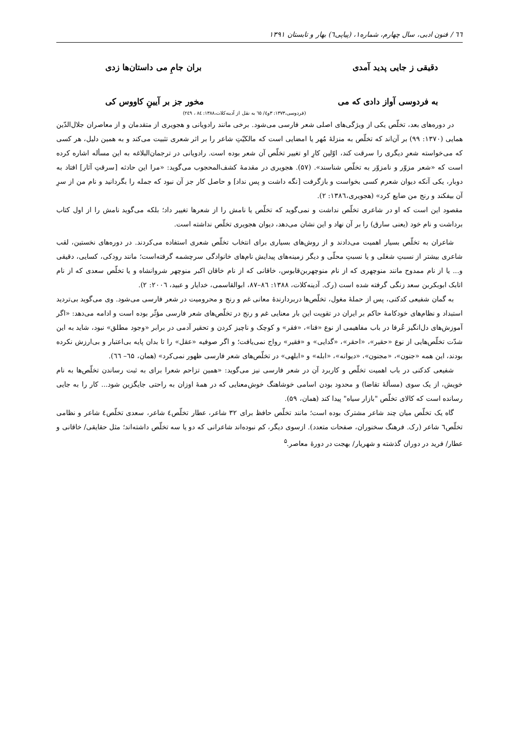٦٦ / فنون ادبی، سال چهارم، شماره۱، (پیاپی٦) بهار و تابستان ۱۳۹۱
دقیقی ز جایی پدید آمدی بران جامِ می داستان‌ها زدی
به فردوسی آواز دادی که می مخور جز بر آیینِ کاووس کی
(فردوسی،۱۳۷۳: ۳و٤/ ٦٥ به نقل از آدینه‌کلات،۱۳۸۸: ۸٤ ، ۲٤۹)
در دوره‌های بعد، تخلّص یکی از ویژگی‌های اصلی شعر فارسی می‌شود. برخی مانند رادویانی و هجویری از متقدمان و از معاصران جلال‌الدّین همایی (۱۳۷۰: ۹۹) بر آن‌اند که تخلّص به منزلهٔ مُهر یا امضایی است که مالکیّتِ شاعر را بر اثر شعری تثبیت می‌کند و به همین دلیل، هر کسی که می‌خواسته شعرِ دیگری را سرقت کند، اوّلین کارِ او تغییر تخلّص آن شعر بوده است. رادویانی در ترجمان‌البلاغه به این مسأله اشاره کرده است که «شعر مزوّر و نامزوّر به تخلّص شناسند». (۵۷). هجویری در مقدمهٔ کشف‌المحجوب می‌گوید: «مرا این حادثه [سرقتِ آثار] افتاد به دوبار، یکی آنکه دیوان شعرم کسی بخواست و بازگرفت [نگه داشت و پس نداد] و حاصل کار جز آن نبود که جمله را بگردانید و نام من از سرِ آن بیفکند و رنج من ضایع کرد» (هجویری،۱۳۸٦: ۲).
مقصود این است که او در شاعری تخلّص نداشت و نمی‌گوید که تخلّص یا نامش را از شعرها تغییر داد؛ بلکه می‌گوید نامش را از اول کتاب برداشت و نام خود (یعنی سارق) را بر آن نهاد و این نشان می‌دهد، دیوان هجویری تخلّص نداشته است.
شاعران به تخلّص بسیار اهمیت می‌دادند و از روش‌های بسیاری برای انتخاب تخلّص شعری استفاده می‌کردند. در دوره‌های نخستین، لقب شاعری بیشتر از نسبتِ شغلی و یا نسبتِ محلّی و دیگر زمینه‌های پیدایش نام‌های خانوادگی سرچشمه گرفته‌است؛ مانند رودکی، کسایی، دقیقی و... یا از نام ممدوح مانند منوچهری که از نام منوچهربن‌قابوس، خاقانی که از نام خاقان اکبر منوچهر شروانشاه و یا تخلّص سعدی که از نام اتابک ابوبکربن سعد زنگی گرفته شده است (رک. آدینه‌کلات، ۱۳۸۸: ۸٦–۸۷، ابوالقاسمی، خدایار و عبید، ۲۰۰٦: ۲).
به گمان شفیعی کدکنی، پس از حملهٔ مغول، تخلّص‌ها دربردارندهٔ معانی غم و رنج و محرومیت در شعر فارسی می‌شود. وی می‌گوید بی‌تردید استبداد و نظام‌های خودکامهٔ حاکم بر ایران در تقویت این بار معنایی غم و رنج در تخلّص‌های شعر فارسی مؤثّر بوده است و ادامه می‌دهد: «اگر آموزش‌های دل‌انگیز عُرفا در باب مفاهیمی از نوع «فنا»، «فقر» و کوچک و ناچیز کردن و تحقیر آدمی در برابر «وجود مطلق» نبود، شاید به این شدّت تخلّص‌هایی از نوع «حقیر»، «احقر»، «گدایی» و «فقیر» رواج نمی‌یافت؛ و اگر صوفیه «عقل» را تا بدان پایه بی‌اعتبار و بی‌ارزش نکرده بودند، این همه «جنون»، «مجنون»، «دیوانه»، «ابله» و «ابلهی» در تخلّص‌های شعر فارسی ظهور نمی‌کرد» (همان، ٦۵– ٦٦).
شفیعی کدکنی در باب اهمیت تخلّص و کاربرد آن در شعر فارسی نیز می‌گوید: «همین تزاحم شعرا برای به ثبت رساندن تخلّص‌ها به نام خویش، از یک سوی (مسألهٔ تقاضا) و محدود بودن اسامی خوشاهنگ خوش‌معنایی که در همهٔ اوزان به راحتی جایگزین شود... کار را به جایی رسانده است که کالای تخلّص "بازار سیاه" پیدا کند (همان، ۵۹).
گاه یک تخلّص میان چند شاعر مشترک بوده است؛ مانند تخلّص حافظ برای ۳۲ شاعر، عطار تخلّص٤ شاعر، سعدی تخلّص٤ شاعر و نظامی تخلّص٦ شاعر (رک. فرهنگ سخنوران، صفحات متعدد). ازسوی دیگر، کم نبوده‌اند شاعرانی که دو یا سه تخلّص داشته‌اند؛ مثل حقایقی/ خاقانی و عطار/ فرید در دوران گذشته و شهریار/ بهجت در دورهٔ معاصر.<sup>۵</sup>